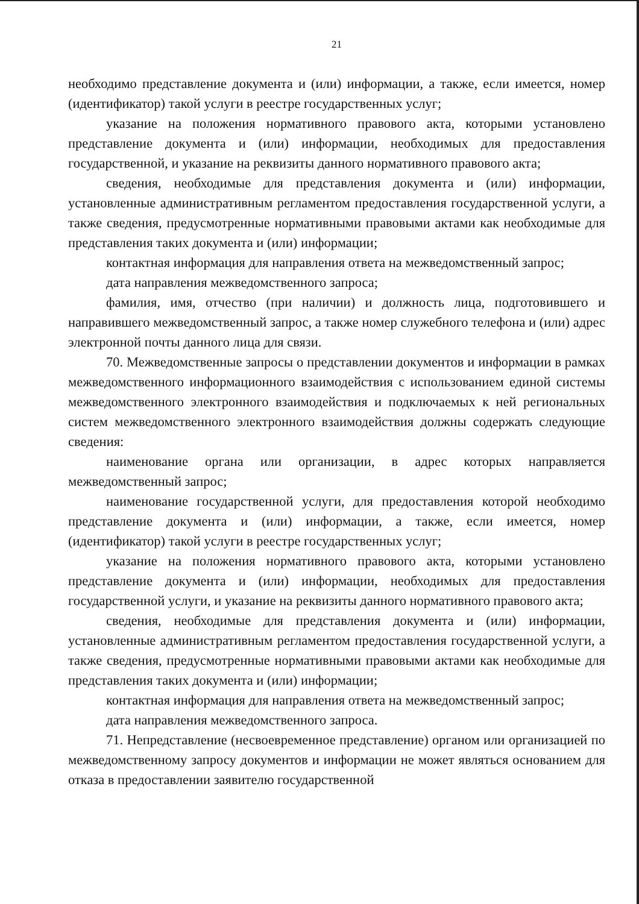21
необходимо представление документа и (или) информации, а также, если имеется, номер (идентификатор) такой услуги в реестре государственных услуг;
указание на положения нормативного правового акта, которыми установлено представление документа и (или) информации, необходимых для предоставления государственной, и указание на реквизиты данного нормативного правового акта;
сведения, необходимые для представления документа и (или) информации, установленные административным регламентом предоставления государственной услуги, а также сведения, предусмотренные нормативными правовыми актами как необходимые для представления таких документа и (или) информации;
контактная информация для направления ответа на межведомственный запрос;
дата направления межведомственного запроса;
фамилия, имя, отчество (при наличии) и должность лица, подготовившего и направившего межведомственный запрос, а также номер служебного телефона и (или) адрес электронной почты данного лица для связи.
70. Межведомственные запросы о представлении документов и информации в рамках межведомственного информационного взаимодействия с использованием единой системы межведомственного электронного взаимодействия и подключаемых к ней региональных систем межведомственного электронного взаимодействия должны содержать следующие сведения:
наименование органа или организации, в адрес которых направляется межведомственный запрос;
наименование государственной услуги, для предоставления которой необходимо представление документа и (или) информации, а также, если имеется, номер (идентификатор) такой услуги в реестре государственных услуг;
указание на положения нормативного правового акта, которыми установлено представление документа и (или) информации, необходимых для предоставления государственной услуги, и указание на реквизиты данного нормативного правового акта;
сведения, необходимые для представления документа и (или) информации, установленные административным регламентом предоставления государственной услуги, а также сведения, предусмотренные нормативными правовыми актами как необходимые для представления таких документа и (или) информации;
контактная информация для направления ответа на межведомственный запрос;
дата направления межведомственного запроса.
71. Непредставление (несвоевременное представление) органом или организацией по межведомственному запросу документов и информации не может являться основанием для отказа в предоставлении заявителю государственной